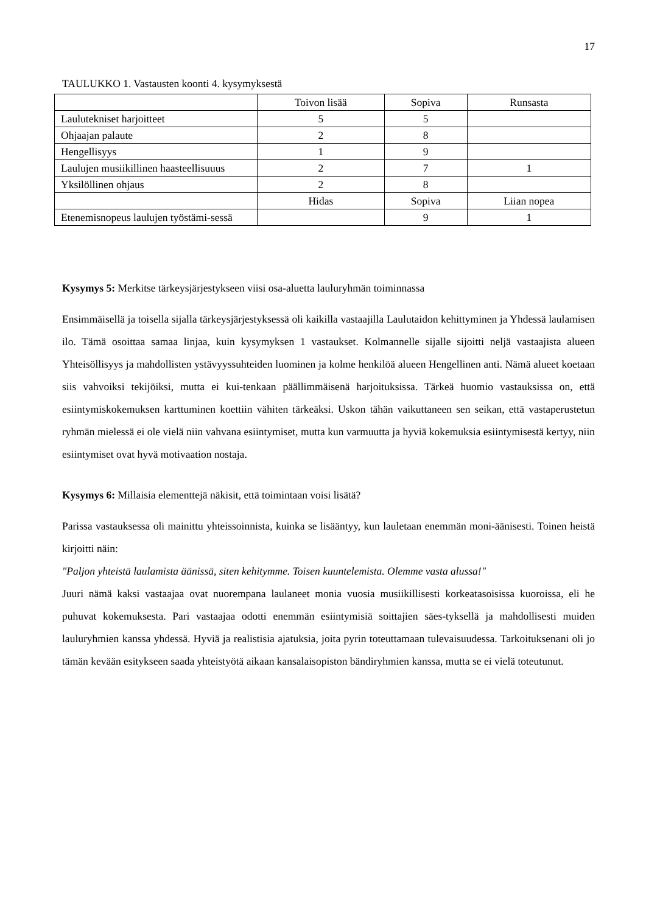17
TAULUKKO 1. Vastausten koonti 4. kysymyksestä
| | Toivon lisää | Sopiva | Runsasta |
| Laulutekniset harjoitteet | 5 | 5 | |
| Ohjaajan palaute | 2 | 8 | |
| Hengellisyys | 1 | 9 | |
| Laulujen musiikillinen haasteellisuuus | 2 | 7 | 1 |
| Yksilöllinen ohjaus | 2 | 8 | |
| | Hidas | Sopiva | Liian nopea |
| Etenemisnopeus laulujen työstämi-sessä | | 9 | 1 |
Kysymys 5: Merkitse tärkeysjärjestykseen viisi osa-aluetta lauluryhmän toiminnassa
Ensimmäisellä ja toisella sijalla tärkeysjärjestyksessä oli kaikilla vastaajilla Laulutaidon kehittyminen ja Yhdessä laulamisen ilo. Tämä osoittaa samaa linjaa, kuin kysymyksen 1 vastaukset. Kolmannelle sijalle sijoitti neljä vastaajista alueen Yhteisöllisyys ja mahdollisten ystävyyssuhteiden luominen ja kolme henkilöä alueen Hengellinen anti. Nämä alueet koetaan siis vahvoiksi tekijöiksi, mutta ei kui-tenkaan päällimmäisenä harjoituksissa. Tärkeä huomio vastauksissa on, että esiintymiskokemuksen karttuminen koettiin vähiten tärkeäksi. Uskon tähän vaikuttaneen sen seikan, että vastaperustetun ryhmän mielessä ei ole vielä niin vahvana esiintymiset, mutta kun varmuutta ja hyviä kokemuksia esiintymisestä kertyy, niin esiintymiset ovat hyvä motivaation nostaja.
Kysymys 6: Millaisia elementtejä näkisit, että toimintaan voisi lisätä?
Parissa vastauksessa oli mainittu yhteissoinnista, kuinka se lisääntyy, kun lauletaan enemmän moni-äänisesti. Toinen heistä kirjoitti näin:
"Paljon yhteistä laulamista äänissä, siten kehitymme. Toisen kuuntelemista. Olemme vasta alussa!"
Juuri nämä kaksi vastaajaa ovat nuorempana laulaneet monia vuosia musiikillisesti korkeatasoisissa kuoroissa, eli he puhuvat kokemuksesta. Pari vastaajaa odotti enemmän esiintymisiä soittajien säes-tyksellä ja mahdollisesti muiden lauluryhmien kanssa yhdessä. Hyviä ja realistisia ajatuksia, joita pyrin toteuttamaan tulevaisuudessa. Tarkoituksenani oli jo tämän kevään esitykseen saada yhteistyötä aikaan kansalaisopiston bändiryhmien kanssa, mutta se ei vielä toteutunut.